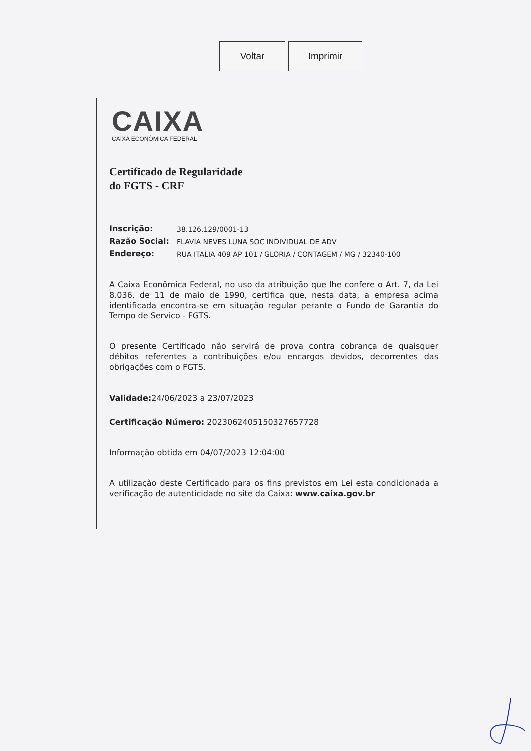Voltar Imprimir
CAIXA
CAIXA ECONÔMICA FEDERAL
Certificado de Regularidade
do FGTS - CRF
| Inscrição: | 38.126.129/0001-13 |
| Razão Social: | FLAVIA NEVES LUNA SOC INDIVIDUAL DE ADV |
| Endereço: | RUA ITALIA 409 AP 101 / GLORIA / CONTAGEM / MG / 32340-100 |
A Caixa Econômica Federal, no uso da atribuição que lhe confere o Art. 7, da Lei 8.036, de 11 de maio de 1990, certifica que, nesta data, a empresa acima identificada encontra-se em situação regular perante o Fundo de Garantia do Tempo de Servico - FGTS.
O presente Certificado não servirá de prova contra cobrança de quaisquer débitos referentes a contribuições e/ou encargos devidos, decorrentes das obrigações com o FGTS.
Validade: 24/06/2023 a 23/07/2023
Certificação Número: 2023062405150327657728
Informação obtida em 04/07/2023 12:04:00
A utilização deste Certificado para os fins previstos em Lei esta condicionada a verificação de autenticidade no site da Caixa: www.caixa.gov.br